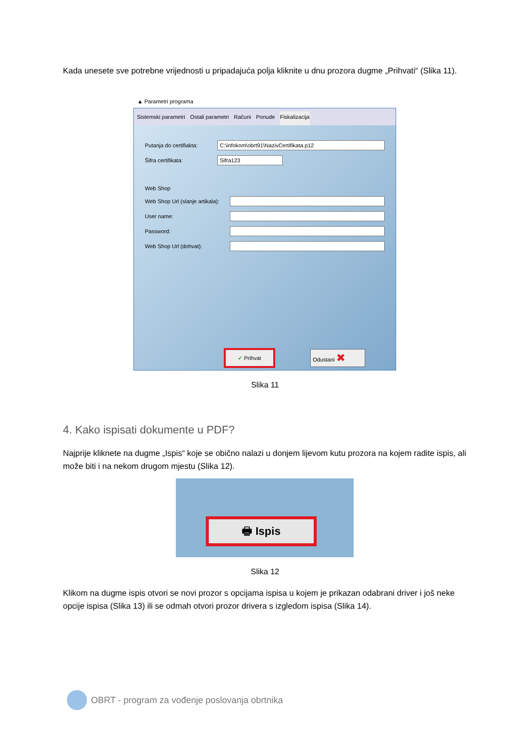Kada unesete sve potrebne vrijednosti u pripadajuća polja kliknite u dnu prozora dugme „Prihvati“ (Slika 11).
▲ Parametri programa
Sistemski parametri Ostali parametri Računi Ponude Fiskalizacija
Putanja do certifiakta:
C:\infokom\obrt91\NazivCertifikata.p12
Šifra certifikata:
Sifra123
Web Shop
Web Shop Url (slanje artikala):
User name:
Password:
Web Shop Url (dohvat):
✔ Prihvat Odustani ✖
Slika 11
4. Kako ispisati dokumente u PDF?
Najprije kliknete na dugme „Ispis“ koje se obično nalazi u donjem lijevom kutu prozora na kojem radite ispis, ali može biti i na nekom drugom mjestu (Slika 12).
🖶 Ispis
Slika 12
Klikom na dugme ispis otvori se novi prozor s opcijama ispisa u kojem je prikazan odabrani driver i još neke opcije ispisa (Slika 13) ili se odmah otvori prozor drivera s izgledom ispisa (Slika 14).
OBRT - program za vođenje poslovanja obrtnika